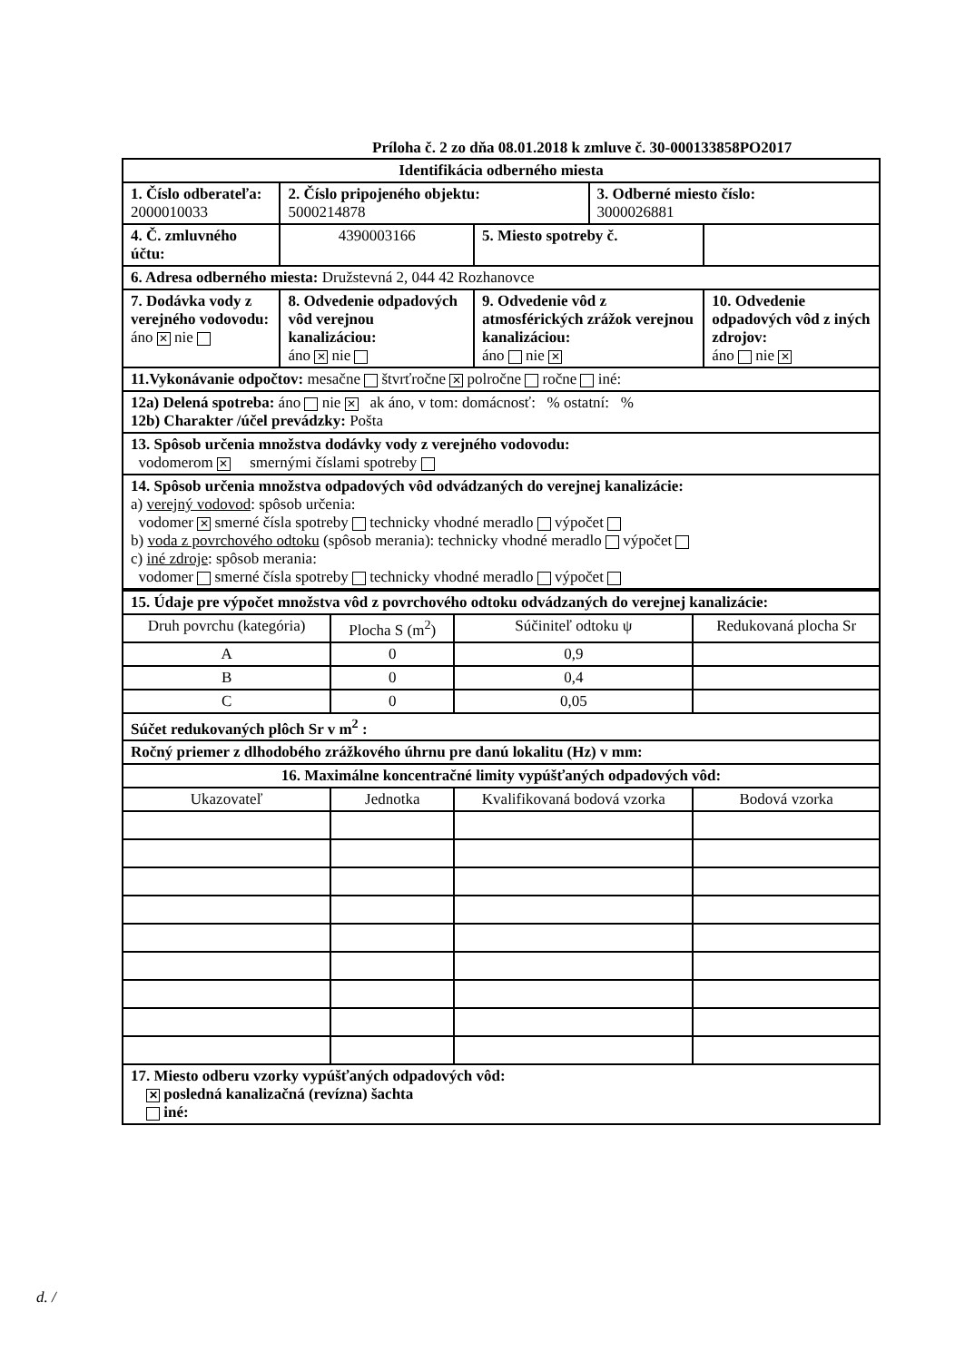Príloha č. 2 zo dňa 08.01.2018 k zmluve č. 30-000133858PO2017
| Identifikácia odberného miesta | | | | |
| 1. Číslo odberateľa: 2000010033 | 2. Číslo pripojeného objektu: 5000214878 | | 3. Odberné miesto číslo: 3000026881 | |
| 4. Č. zmluvného účtu: | 4390003166 | 5. Miesto spotreby č. | | |
| 6. Adresa odberného miesta: Družstevná 2, 044 42 Rozhanovce | | | | |
| 7. Dodávka vody z verejného vodovodu: áno ✕ nie | 8. Odvedenie odpadových vôd verejnou kanalizáciou: áno ✕ nie | 9. Odvedenie vôd z atmosférických zrážok verejnou kanalizáciou: áno nie ✕ | | 10. Odvedenie odpadových vôd z iných zdrojov: áno nie ✕ |
| 11.Vykonávanie odpočtov: mesačne štvrťročne ✕ polročne ročne iné: | | | | |
| 12a) Delená spotreba: áno nie ✕ ak áno, v tom: domácnosť: % ostatní: % 12b) Charakter /účel prevádzky: Pošta | | | | |
| 13. Spôsob určenia množstva dodávky vody z verejného vodovodu: vodomerom ✕ smernými číslami spotreby | | | | |
| 14. Spôsob určenia množstva odpadových vôd odvádzaných do verejnej kanalizácie: a) verejný vodovod : spôsob určenia: vodomer ✕ smerné čísla spotreby technicky vhodné meradlo výpočet b) voda z povrchového odtoku (spôsob merania): technicky vhodné meradlo výpočet c) iné zdroje : spôsob merania: vodomer smerné čísla spotreby technicky vhodné meradlo výpočet | | | | |
| 15. Údaje pre výpočet množstva vôd z povrchového odtoku odvádzaných do verejnej kanalizácie: | | | |
| Druh povrchu (kategória) | Plocha S (m<sup>2</sup>) | Súčiniteľ odtoku ψ | Redukovaná plocha Sr |
| A | 0 | 0,9 | |
| B | 0 | 0,4 | |
| C | 0 | 0,05 | |
| Súčet redukovaných plôch Sr v m<sup>2</sup> : | | | |
| Ročný priemer z dlhodobého zrážkového úhrnu pre danú lokalitu (Hz) v mm: | | | |
| 16. Maximálne koncentračné limity vypúšťaných odpadových vôd: | | | |
| Ukazovateľ | Jednotka | Kvalifikovaná bodová vzorka | Bodová vzorka |
| 17. Miesto odberu vzorky vypúšťaných odpadových vôd: ✕ posledná kanalizačná (revízna) šachta iné: | | | |
d. /